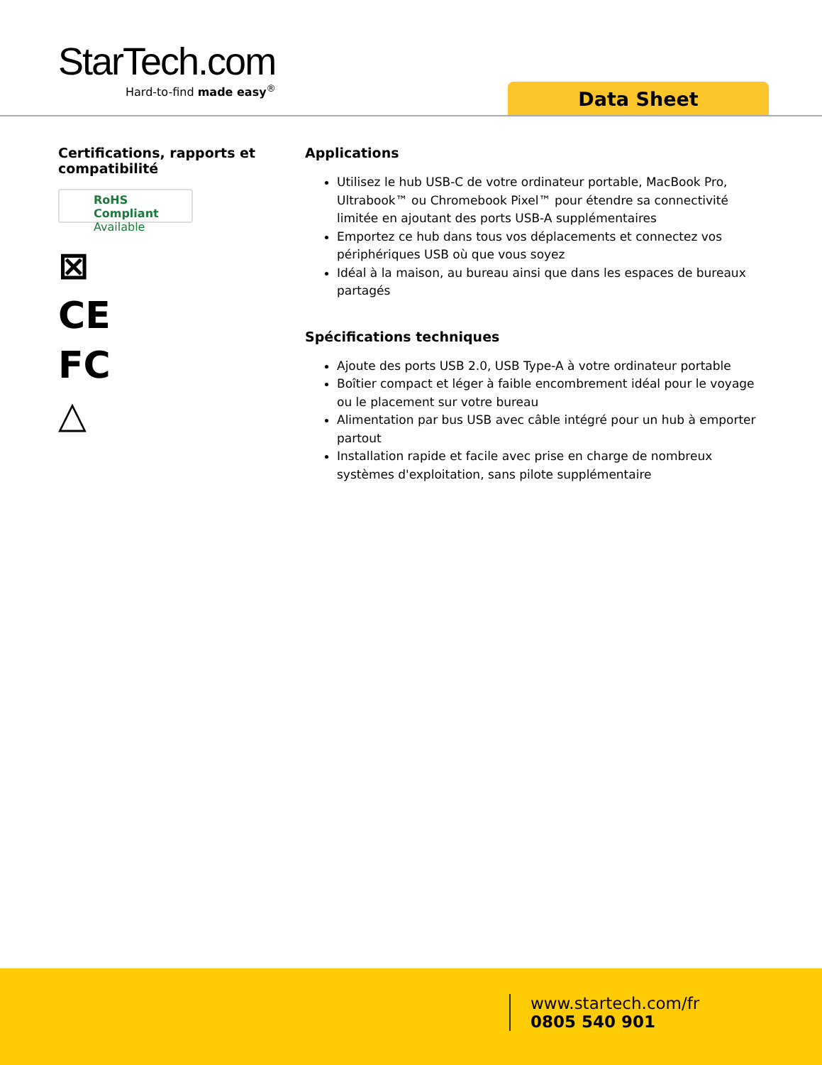StarTech.com
Hard-to-find made easy<sup>®</sup>
Data Sheet
Certifications, rapports et compatibilité
RoHS Compliant
Available
⊠
CE
FC
△
Applications
Utilisez le hub USB-C de votre ordinateur portable, MacBook Pro, Ultrabook™ ou Chromebook Pixel™ pour étendre sa connectivité limitée en ajoutant des ports USB-A supplémentaires
Emportez ce hub dans tous vos déplacements et connectez vos périphériques USB où que vous soyez
Idéal à la maison, au bureau ainsi que dans les espaces de bureaux partagés
Spécifications techniques
Ajoute des ports USB 2.0, USB Type-A à votre ordinateur portable
Boîtier compact et léger à faible encombrement idéal pour le voyage ou le placement sur votre bureau
Alimentation par bus USB avec câble intégré pour un hub à emporter partout
Installation rapide et facile avec prise en charge de nombreux systèmes d'exploitation, sans pilote supplémentaire
www.startech.com/fr
0805 540 901